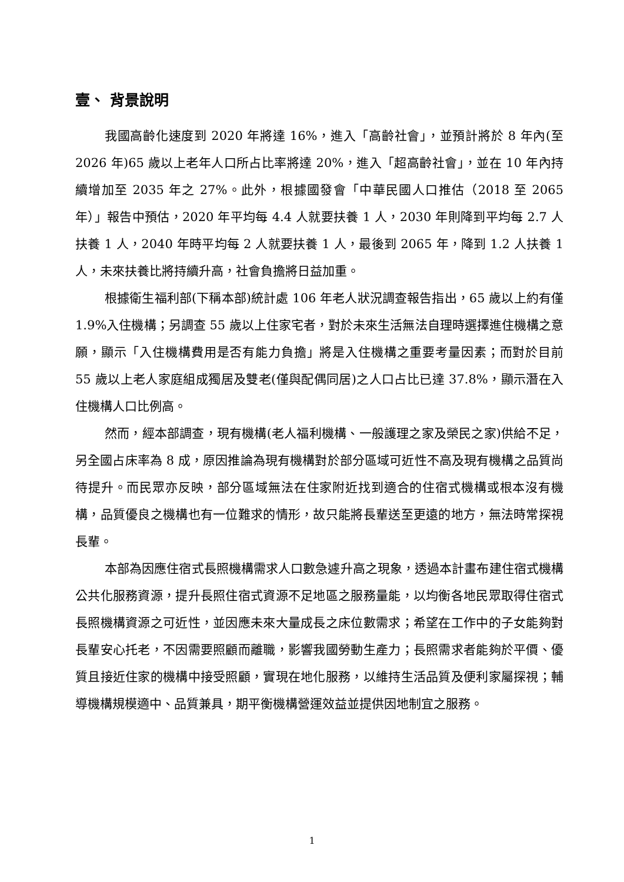壹、 背景說明
我國高齡化速度到 2020 年將達 16%，進入「高齡社會」，並預計將於 8 年內(至 2026 年)65 歲以上老年人口所占比率將達 20%，進入「超高齡社會」，並在 10 年內持續增加至 2035 年之 27%。此外，根據國發會「中華民國人口推估（2018 至 2065 年）」報告中預估，2020 年平均每 4.4 人就要扶養 1 人，2030 年則降到平均每 2.7 人扶養 1 人，2040 年時平均每 2 人就要扶養 1 人，最後到 2065 年，降到 1.2 人扶養 1 人，未來扶養比將持續升高，社會負擔將日益加重。
根據衛生福利部(下稱本部)統計處 106 年老人狀況調查報告指出，65 歲以上約有僅 1.9%入住機構；另調查 55 歲以上住家宅者，對於未來生活無法自理時選擇進住機構之意願，顯示「入住機構費用是否有能力負擔」將是入住機構之重要考量因素；而對於目前 55 歲以上老人家庭組成獨居及雙老(僅與配偶同居)之人口占比已達 37.8%，顯示潛在入住機構人口比例高。
然而，經本部調查，現有機構(老人福利機構、一般護理之家及榮民之家)供給不足，另全國占床率為 8 成，原因推論為現有機構對於部分區域可近性不高及現有機構之品質尚待提升。而民眾亦反映，部分區域無法在住家附近找到適合的住宿式機構或根本沒有機構，品質優良之機構也有一位難求的情形，故只能將長輩送至更遠的地方，無法時常探視長輩。
本部為因應住宿式長照機構需求人口數急遽升高之現象，透過本計畫布建住宿式機構公共化服務資源，提升長照住宿式資源不足地區之服務量能，以均衡各地民眾取得住宿式長照機構資源之可近性，並因應未來大量成長之床位數需求；希望在工作中的子女能夠對長輩安心托老，不因需要照顧而離職，影響我國勞動生產力；長照需求者能夠於平價、優質且接近住家的機構中接受照顧，實現在地化服務，以維持生活品質及便利家屬探視；輔導機構規模適中、品質兼具，期平衡機構營運效益並提供因地制宜之服務。
1